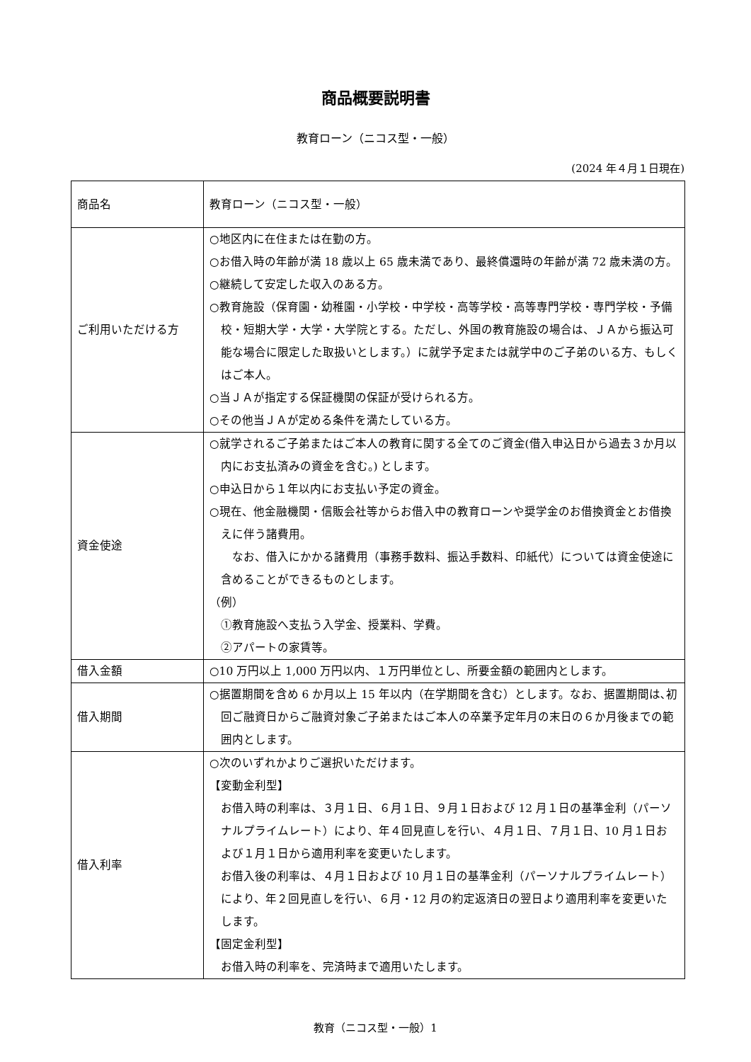商品概要説明書
教育ローン（ニコス型・一般）
(2024 年４月１日現在)
| 商品名 | 教育ローン（ニコス型・一般） |
| ご利用いただける方 | ○地区内に在住または在勤の方。 ○お借入時の年齢が満 18 歳以上 65 歳未満であり、最終償還時の年齢が満 72 歳未満の方。 ○継続して安定した収入のある方。 ○教育施設（保育園・幼稚園・小学校・中学校・高等学校・高等専門学校・専門学校・予備校・短期大学・大学・大学院とする。ただし、外国の教育施設の場合は、ＪＡから振込可能な場合に限定した取扱いとします。）に就学予定または就学中のご子弟のいる方、もしくはご本人。 ○当ＪＡが指定する保証機関の保証が受けられる方。 ○その他当ＪＡが定める条件を満たしている方。 |
| 資金使途 | ○就学されるご子弟またはご本人の教育に関する全てのご資金(借入申込日から過去３か月以内にお支払済みの資金を含む。) とします。 ○申込日から１年以内にお支払い予定の資金。 ○現在、他金融機関・信販会社等からお借入中の教育ローンや奨学金のお借換資金とお借換えに伴う諸費用。 なお、借入にかかる諸費用（事務手数料、振込手数料、印紙代）については資金使途に含めることができるものとします。 （例） ①教育施設へ支払う入学金、授業料、学費。 ②アパートの家賃等。 |
| 借入金額 | ○10 万円以上 1,000 万円以内、１万円単位とし、所要金額の範囲内とします。 |
| 借入期間 | ○据置期間を含め 6 か月以上 15 年以内（在学期間を含む）とします。なお、据置期間は､初回ご融資日からご融資対象ご子弟またはご本人の卒業予定年月の末日の６か月後までの範囲内とします。 |
| 借入利率 | ○次のいずれかよりご選択いただけます。 【変動金利型】 お借入時の利率は、３月１日、６月１日、９月１日および 12 月１日の基準金利（パーソナルプライムレート）により、年４回見直しを行い、４月１日、７月１日、10 月１日および１月１日から適用利率を変更いたします。 お借入後の利率は、４月１日および 10 月１日の基準金利（パーソナルプライムレート）により、年２回見直しを行い、６月・12 月の約定返済日の翌日より適用利率を変更いたします。 【固定金利型】 お借入時の利率を、完済時まで適用いたします。 |
教育（ニコス型・一般）1